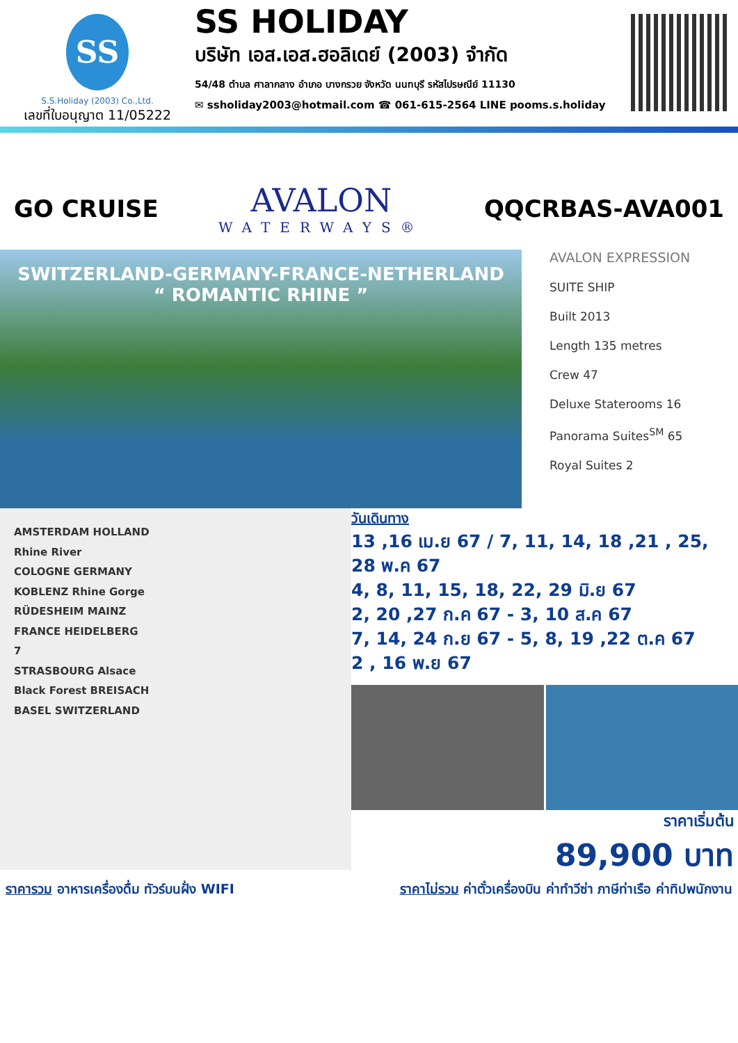SS
S.S.Holiday (2003) Co.,Ltd.
เลขที่ใบอนุญาต 11/05222
SS HOLIDAY
บริษัท เอส.เอส.ฮอลิเดย์ (2003) จำกัด
54/48 ตำบล ศาลากลาง อำเภอ บางกรวย จังหวัด นนทบุรี รหัสไปรษณีย์ 11130
✉ ssholiday2003@hotmail.com ☎ 061-615-2564 LINE pooms.s.holiday
GO CRUISE
AVALON
WATERWAYS®
QQCRBAS-AVA001
SWITZERLAND-GERMANY-FRANCE-NETHERLAND
“ ROMANTIC RHINE ”
AVALON EXPRESSION
SUITE SHIP
Built 2013
Length 135 metres
Crew 47
Deluxe Staterooms 16
Panorama Suites<sup>SM</sup> 65
Royal Suites 2
AMSTERDAM HOLLAND
Rhine River
COLOGNE GERMANY
KOBLENZ Rhine Gorge
RÜDESHEIM MAINZ
FRANCE HEIDELBERG
7
STRASBOURG Alsace
Black Forest BREISACH
BASEL SWITZERLAND
วันเดินทาง
13 ,16 เม.ย 67 / 7, 11, 14, 18 ,21 , 25, 28 พ.ค 67
4, 8, 11, 15, 18, 22, 29 มิ.ย 67
2, 20 ,27 ก.ค 67 - 3, 10 ส.ค 67
7, 14, 24 ก.ย 67 - 5, 8, 19 ,22 ต.ค 67
2 , 16 พ.ย 67
ราคาเริ่มต้น
89,900 บาท
ราคารวม อาหารเครื่องดื่ม ทัวร์บนฝั่ง WIFI ราคาไม่รวม ค่าตั๋วเครื่องบิน ค่าทำวีซ่า ภาษีท่าเรือ ค่าทิปพนักงาน